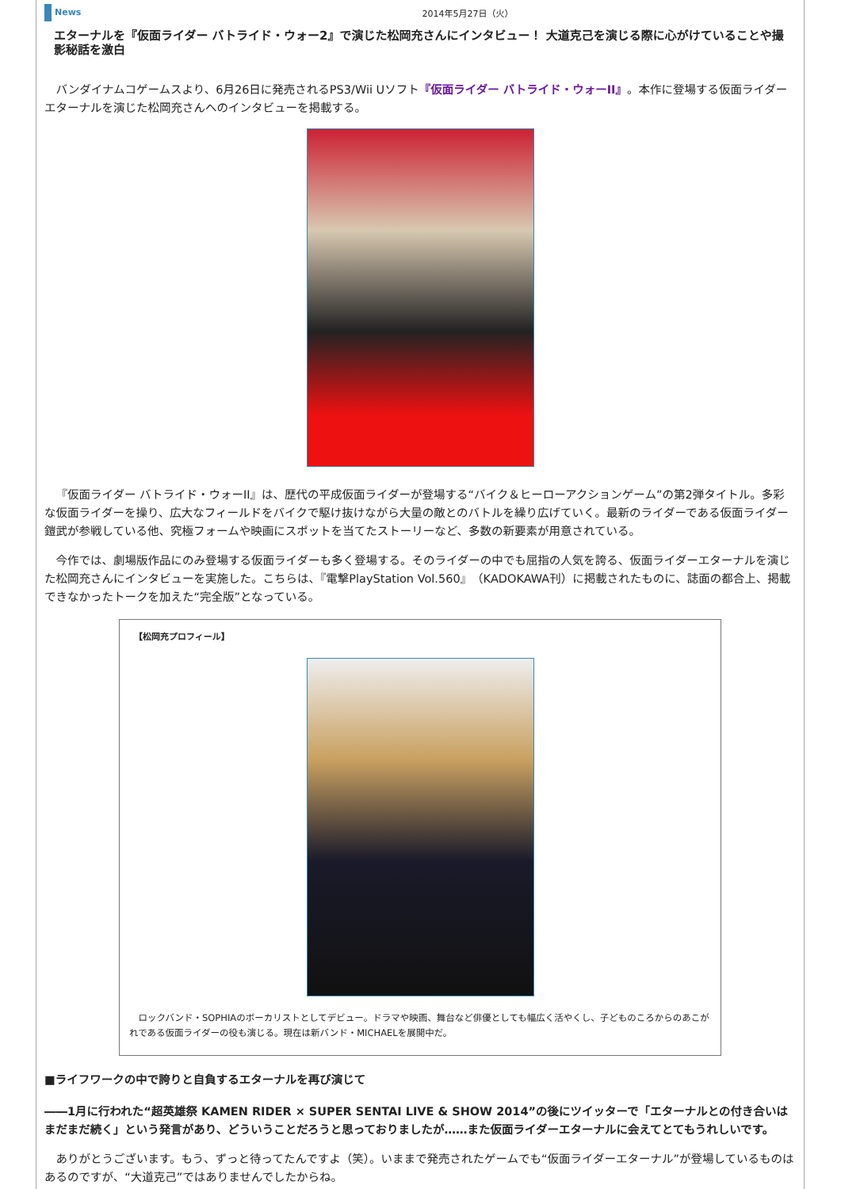News 2014年5月27日（火）
エターナルを『仮面ライダー バトライド・ウォー2』で演じた松岡充さんにインタビュー！ 大道克己を演じる際に心がけていることや撮影秘話を激白
バンダイナムコゲームスより、6月26日に発売されるPS3/Wii Uソフト『仮面ライダー バトライド・ウォーII』。本作に登場する仮面ライダーエターナルを演じた松岡充さんへのインタビューを掲載する。
『仮面ライダー バトライド・ウォーII』は、歴代の平成仮面ライダーが登場する“バイク＆ヒーローアクションゲーム”の第2弾タイトル。多彩な仮面ライダーを操り、広大なフィールドをバイクで駆け抜けながら大量の敵とのバトルを繰り広げていく。最新のライダーである仮面ライダー鎧武が参戦している他、究極フォームや映画にスポットを当てたストーリーなど、多数の新要素が用意されている。
今作では、劇場版作品にのみ登場する仮面ライダーも多く登場する。そのライダーの中でも屈指の人気を誇る、仮面ライダーエターナルを演じた松岡充さんにインタビューを実施した。こちらは、『電撃PlayStation Vol.560』（KADOKAWA刊）に掲載されたものに、誌面の都合上、掲載できなかったトークを加えた“完全版”となっている。
【松岡充プロフィール】
ロックバンド・SOPHIAのボーカリストとしてデビュー。ドラマや映画、舞台など俳優としても幅広く活やくし、子どものころからのあこがれである仮面ライダーの役も演じる。現在は新バンド・MICHAELを展開中だ。
■ライフワークの中で誇りと自負するエターナルを再び演じて
――1月に行われた“超英雄祭 KAMEN RIDER × SUPER SENTAI LIVE & SHOW 2014”の後にツイッターで「エターナルとの付き合いはまだまだ続く」という発言があり、どういうことだろうと思っておりましたが……また仮面ライダーエターナルに会えてとてもうれしいです。
ありがとうございます。もう、ずっと待ってたんですよ（笑）。いままで発売されたゲームでも“仮面ライダーエターナル”が登場しているものはあるのですが、“大道克己”ではありませんでしたからね。